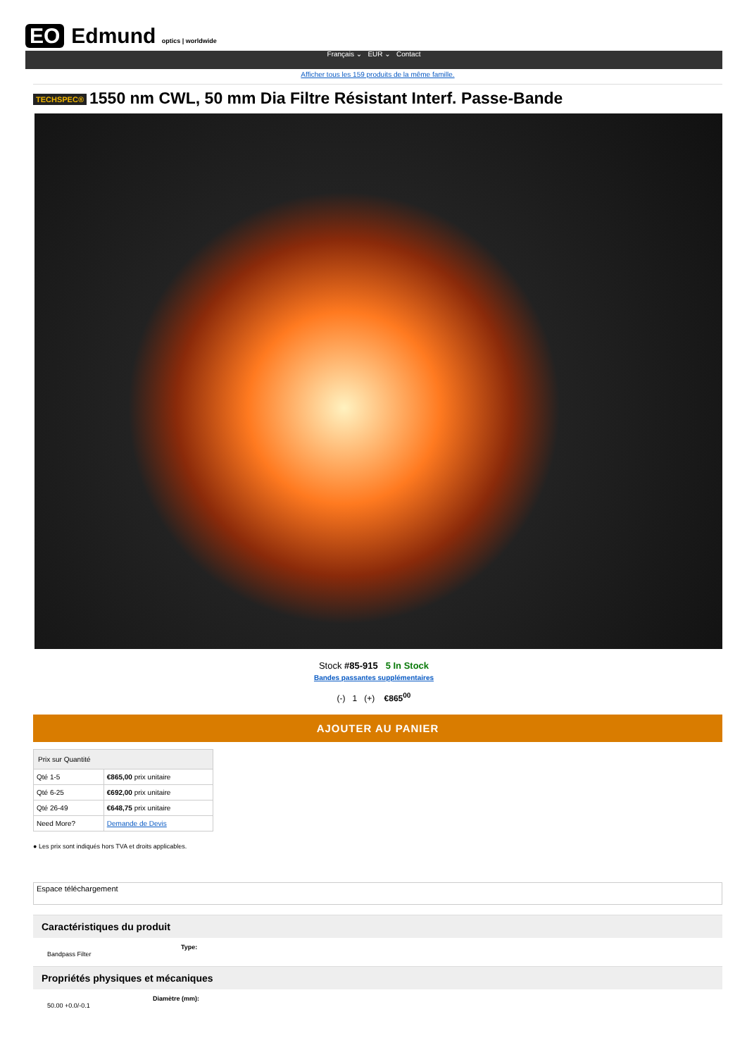EO Edmund optics | worldwide
Français ⌄ EUR ⌄ Contact
Afficher tous les 159 produits de la même famille.
TECHSPEC® 1550 nm CWL, 50 mm Dia Filtre Résistant Interf. Passe-Bande
Stock #85-915 5 In Stock
Bandes passantes supplémentaires
(-) 1 (+) €865<sup>00</sup>
AJOUTER AU PANIER
| Prix sur Quantité | |
| --- | --- |
| Qté 1-5 | €865,00 prix unitaire |
| Qté 6-25 | €692,00 prix unitaire |
| Qté 26-49 | €648,75 prix unitaire |
| Need More? | Demande de Devis |
● Les prix sont indiqués hors TVA et droits applicables.
Espace téléchargement
Caractéristiques du produit
Type:
Bandpass Filter
Propriétés physiques et mécaniques
Diamètre (mm):
50.00 +0.0/-0.1